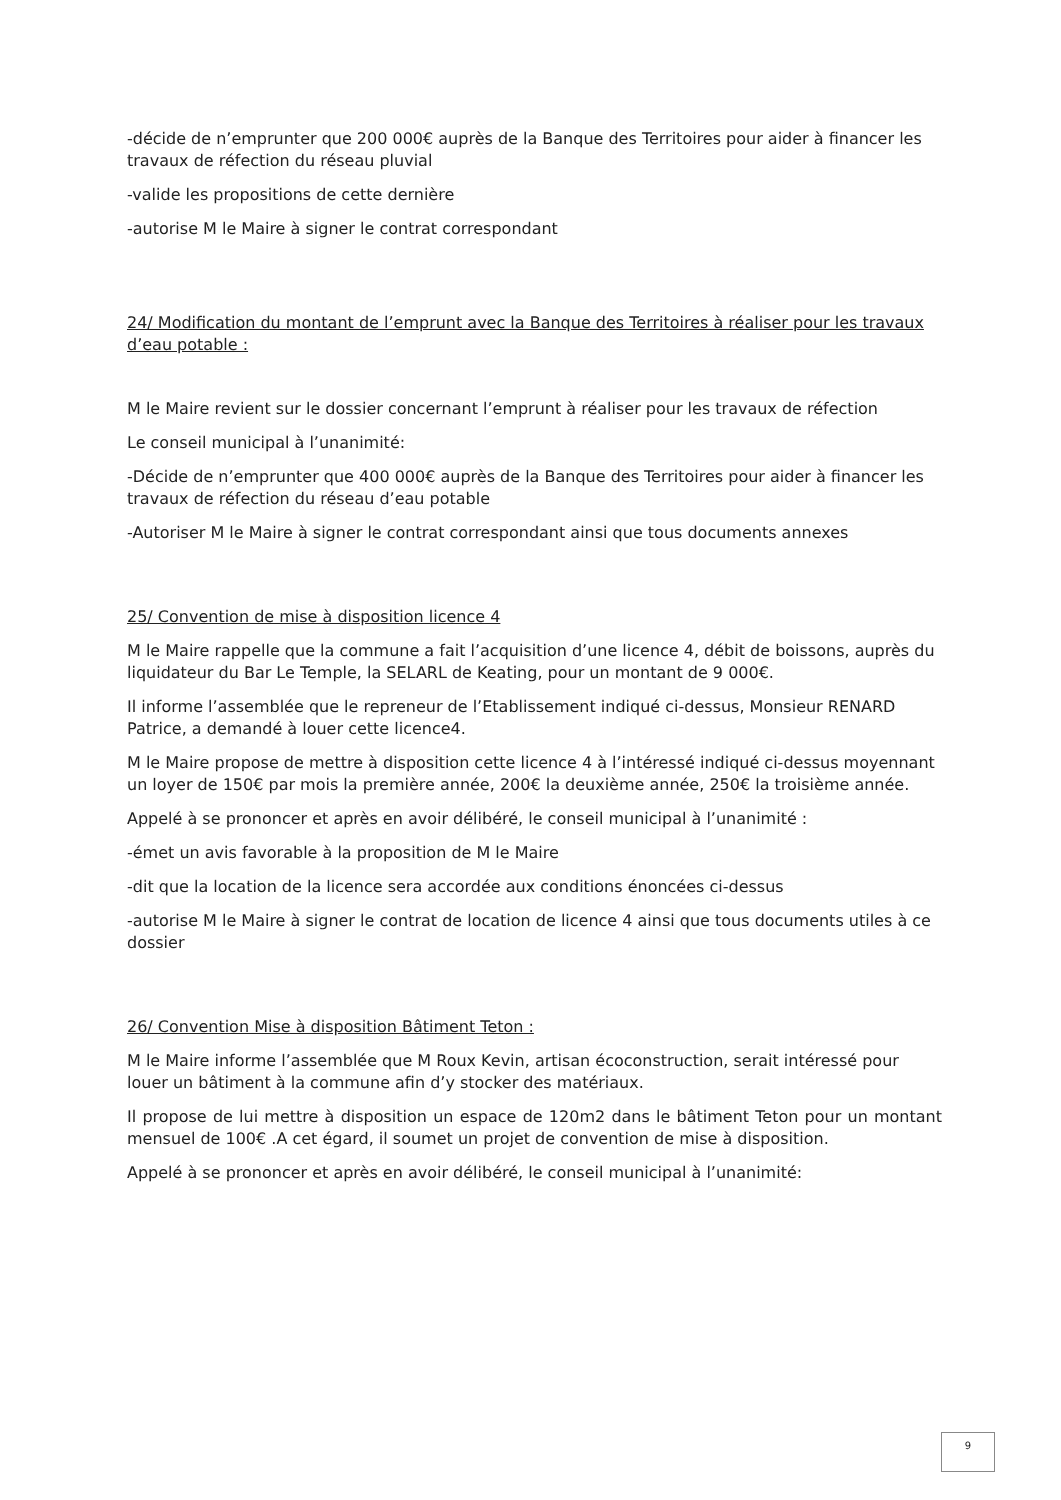-décide de n’emprunter que 200 000€ auprès de la Banque des Territoires pour aider à financer les travaux de réfection du réseau pluvial
-valide les propositions de cette dernière
-autorise M le Maire à signer le contrat correspondant
24/ Modification du montant de l’emprunt avec la Banque des Territoires à réaliser pour les travaux d’eau potable :
M le Maire revient sur le dossier concernant l’emprunt à réaliser pour les travaux de réfection
Le conseil municipal à l’unanimité:
-Décide de n’emprunter que 400 000€ auprès de la Banque des Territoires pour aider à financer les travaux de réfection du réseau d’eau potable
-Autoriser M le Maire à signer le contrat correspondant ainsi que tous documents annexes
25/ Convention de mise à disposition licence 4
M le Maire rappelle que la commune a fait l’acquisition d’une licence 4, débit de boissons, auprès du liquidateur du Bar Le Temple, la SELARL de Keating, pour un montant de 9 000€.
Il informe l’assemblée que le repreneur de l’Etablissement indiqué ci-dessus, Monsieur RENARD Patrice, a demandé à louer cette licence4.
M le Maire propose de mettre à disposition cette licence 4 à l’intéressé indiqué ci-dessus moyennant un loyer de 150€ par mois la première année, 200€ la deuxième année, 250€ la troisième année.
Appelé à se prononcer et après en avoir délibéré, le conseil municipal à l’unanimité :
-émet un avis favorable à la proposition de M le Maire
-dit que la location de la licence sera accordée aux conditions énoncées ci-dessus
-autorise M le Maire à signer le contrat de location de licence 4 ainsi que tous documents utiles à ce dossier
26/ Convention Mise à disposition Bâtiment Teton :
M le Maire informe l’assemblée que M Roux Kevin, artisan écoconstruction, serait intéressé pour louer un bâtiment à la commune afin d’y stocker des matériaux.
Il propose de lui mettre à disposition un espace de 120m2 dans le bâtiment Teton pour un montant mensuel de 100€ .A cet égard, il soumet un projet de convention de mise à disposition.
Appelé à se prononcer et après en avoir délibéré, le conseil municipal à l’unanimité:
9